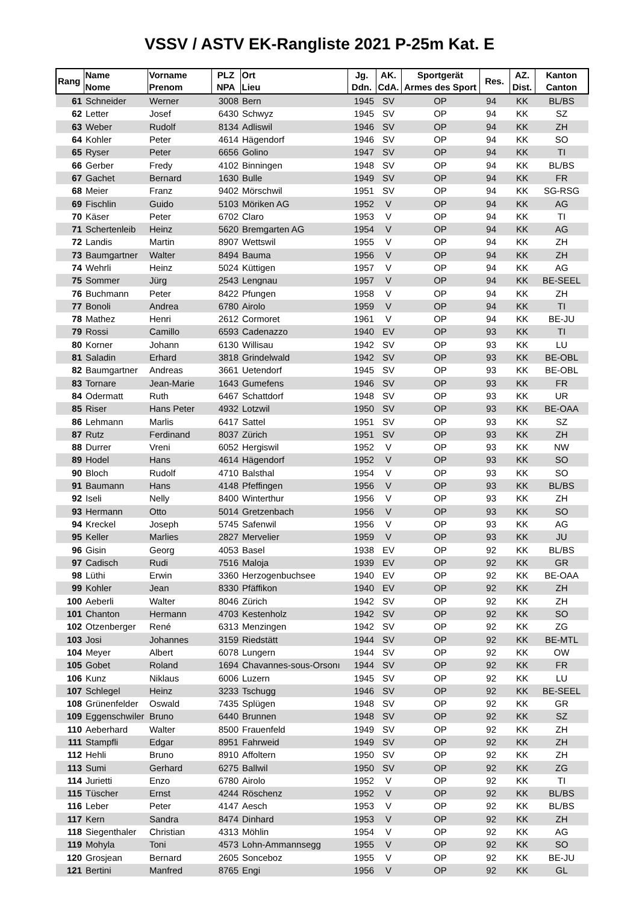VSSV / ASTV EK-Rangliste 2021 P-25m Kat. E
| Rang | Name Nome | Vorname Prenom | PLZ NPA | Ort Lieu | Jg. Ddn. | AK. CdA. | Sportgerät Armes des Sport | Res. | AZ. Dist. | Kanton Canton |
| --- | --- | --- | --- | --- | --- | --- | --- | --- | --- | --- |
| 61 | Schneider | Werner | 3008 | Bern | 1945 | SV | OP | 94 | KK | BL/BS |
| 62 | Letter | Josef | 6430 | Schwyz | 1945 | SV | OP | 94 | KK | SZ |
| 63 | Weber | Rudolf | 8134 | Adliswil | 1946 | SV | OP | 94 | KK | ZH |
| 64 | Kohler | Peter | 4614 | Hägendorf | 1946 | SV | OP | 94 | KK | SO |
| 65 | Ryser | Peter | 6656 | Golino | 1947 | SV | OP | 94 | KK | TI |
| 66 | Gerber | Fredy | 4102 | Binningen | 1948 | SV | OP | 94 | KK | BL/BS |
| 67 | Gachet | Bernard | 1630 | Bulle | 1949 | SV | OP | 94 | KK | FR |
| 68 | Meier | Franz | 9402 | Mörschwil | 1951 | SV | OP | 94 | KK | SG-RSG |
| 69 | Fischlin | Guido | 5103 | Möriken AG | 1952 | V | OP | 94 | KK | AG |
| 70 | Käser | Peter | 6702 | Claro | 1953 | V | OP | 94 | KK | TI |
| 71 | Schertenleib | Heinz | 5620 | Bremgarten AG | 1954 | V | OP | 94 | KK | AG |
| 72 | Landis | Martin | 8907 | Wettswil | 1955 | V | OP | 94 | KK | ZH |
| 73 | Baumgartner | Walter | 8494 | Bauma | 1956 | V | OP | 94 | KK | ZH |
| 74 | Wehrli | Heinz | 5024 | Küttigen | 1957 | V | OP | 94 | KK | AG |
| 75 | Sommer | Jürg | 2543 | Lengnau | 1957 | V | OP | 94 | KK | BE-SEEL |
| 76 | Buchmann | Peter | 8422 | Pfungen | 1958 | V | OP | 94 | KK | ZH |
| 77 | Bonoli | Andrea | 6780 | Airolo | 1959 | V | OP | 94 | KK | TI |
| 78 | Mathez | Henri | 2612 | Cormoret | 1961 | V | OP | 94 | KK | BE-JU |
| 79 | Rossi | Camillo | 6593 | Cadenazzo | 1940 | EV | OP | 93 | KK | TI |
| 80 | Korner | Johann | 6130 | Willisau | 1942 | SV | OP | 93 | KK | LU |
| 81 | Saladin | Erhard | 3818 | Grindelwald | 1942 | SV | OP | 93 | KK | BE-OBL |
| 82 | Baumgartner | Andreas | 3661 | Uetendorf | 1945 | SV | OP | 93 | KK | BE-OBL |
| 83 | Tornare | Jean-Marie | 1643 | Gumefens | 1946 | SV | OP | 93 | KK | FR |
| 84 | Odermatt | Ruth | 6467 | Schattdorf | 1948 | SV | OP | 93 | KK | UR |
| 85 | Riser | Hans Peter | 4932 | Lotzwil | 1950 | SV | OP | 93 | KK | BE-OAA |
| 86 | Lehmann | Marlis | 6417 | Sattel | 1951 | SV | OP | 93 | KK | SZ |
| 87 | Rutz | Ferdinand | 8037 | Zürich | 1951 | SV | OP | 93 | KK | ZH |
| 88 | Durrer | Vreni | 6052 | Hergiswil | 1952 | V | OP | 93 | KK | NW |
| 89 | Hodel | Hans | 4614 | Hägendorf | 1952 | V | OP | 93 | KK | SO |
| 90 | Bloch | Rudolf | 4710 | Balsthal | 1954 | V | OP | 93 | KK | SO |
| 91 | Baumann | Hans | 4148 | Pfeffingen | 1956 | V | OP | 93 | KK | BL/BS |
| 92 | Iseli | Nelly | 8400 | Winterthur | 1956 | V | OP | 93 | KK | ZH |
| 93 | Hermann | Otto | 5014 | Gretzenbach | 1956 | V | OP | 93 | KK | SO |
| 94 | Kreckel | Joseph | 5745 | Safenwil | 1956 | V | OP | 93 | KK | AG |
| 95 | Keller | Marlies | 2827 | Mervelier | 1959 | V | OP | 93 | KK | JU |
| 96 | Gisin | Georg | 4053 | Basel | 1938 | EV | OP | 92 | KK | BL/BS |
| 97 | Cadisch | Rudi | 7516 | Maloja | 1939 | EV | OP | 92 | KK | GR |
| 98 | Lüthi | Erwin | 3360 | Herzogenbuchsee | 1940 | EV | OP | 92 | KK | BE-OAA |
| 99 | Kohler | Jean | 8330 | Pfäffikon | 1940 | EV | OP | 92 | KK | ZH |
| 100 | Aeberli | Walter | 8046 | Zürich | 1942 | SV | OP | 92 | KK | ZH |
| 101 | Chanton | Hermann | 4703 | Kestenholz | 1942 | SV | OP | 92 | KK | SO |
| 102 | Otzenberger | René | 6313 | Menzingen | 1942 | SV | OP | 92 | KK | ZG |
| 103 | Josi | Johannes | 3159 | Riedstätt | 1944 | SV | OP | 92 | KK | BE-MTL |
| 104 | Meyer | Albert | 6078 | Lungern | 1944 | SV | OP | 92 | KK | OW |
| 105 | Gobet | Roland | 1694 | Chavannes-sous-Orsonı | 1944 | SV | OP | 92 | KK | FR |
| 106 | Kunz | Niklaus | 6006 | Luzern | 1945 | SV | OP | 92 | KK | LU |
| 107 | Schlegel | Heinz | 3233 | Tschugg | 1946 | SV | OP | 92 | KK | BE-SEEL |
| 108 | Grünenfelder | Oswald | 7435 | Splügen | 1948 | SV | OP | 92 | KK | GR |
| 109 | Eggenschwiler | Bruno | 6440 | Brunnen | 1948 | SV | OP | 92 | KK | SZ |
| 110 | Aeberhard | Walter | 8500 | Frauenfeld | 1949 | SV | OP | 92 | KK | ZH |
| 111 | Stampfli | Edgar | 8951 | Fahrweid | 1949 | SV | OP | 92 | KK | ZH |
| 112 | Hehli | Bruno | 8910 | Affoltern | 1950 | SV | OP | 92 | KK | ZH |
| 113 | Sumi | Gerhard | 6275 | Ballwil | 1950 | SV | OP | 92 | KK | ZG |
| 114 | Jurietti | Enzo | 6780 | Airolo | 1952 | V | OP | 92 | KK | TI |
| 115 | Tüscher | Ernst | 4244 | Röschenz | 1952 | V | OP | 92 | KK | BL/BS |
| 116 | Leber | Peter | 4147 | Aesch | 1953 | V | OP | 92 | KK | BL/BS |
| 117 | Kern | Sandra | 8474 | Dinhard | 1953 | V | OP | 92 | KK | ZH |
| 118 | Siegenthaler | Christian | 4313 | Möhlin | 1954 | V | OP | 92 | KK | AG |
| 119 | Mohyla | Toni | 4573 | Lohn-Ammannsegg | 1955 | V | OP | 92 | KK | SO |
| 120 | Grosjean | Bernard | 2605 | Sonceboz | 1955 | V | OP | 92 | KK | BE-JU |
| 121 | Bertini | Manfred | 8765 | Engi | 1956 | V | OP | 92 | KK | GL |